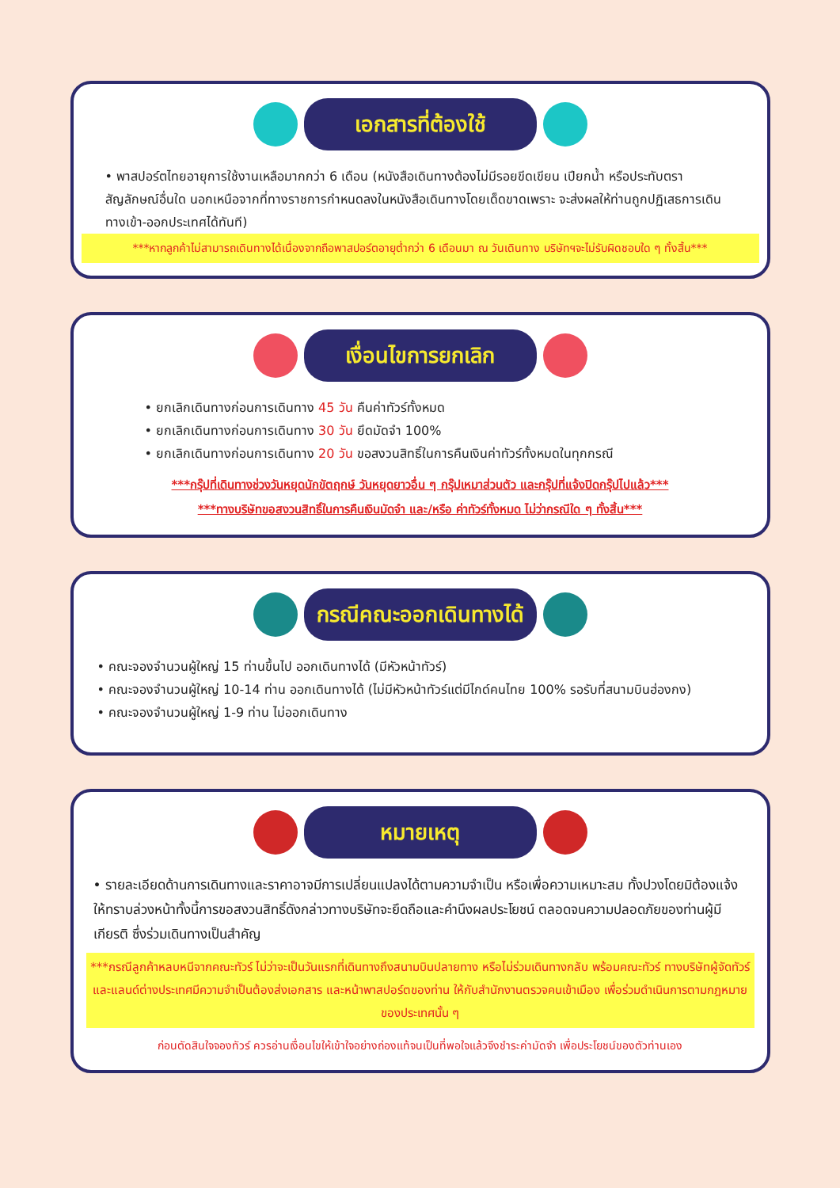เอกสารที่ต้องใช้
• พาสปอร์ตไทยอายุการใช้งานเหลือมากกว่า 6 เดือน (หนังสือเดินทางต้องไม่มีรอยขีดเขียน เปียกน้ำ หรือประทับตราสัญลักษณ์อื่นใด นอกเหนือจากที่ทางราชการกำหนดลงในหนังสือเดินทางโดยเด็ดขาดเพราะ จะส่งผลให้ท่านถูกปฏิเสธการเดินทางเข้า-ออกประเทศได้ทันที)
***หากลูกค้าไม่สามารถเดินทางได้เนื่องจากถือพาสปอร์ตอายุต่ำกว่า 6 เดือนมา ณ วันเดินทาง บริษัทฯจะไม่รับผิดชอบใด ๆ ทั้งสิ้น***
เงื่อนไขการยกเลิก
• ยกเลิกเดินทางก่อนการเดินทาง 45 วัน คืนค่าทัวร์ทั้งหมด
• ยกเลิกเดินทางก่อนการเดินทาง 30 วัน ยึดมัดจำ 100%
• ยกเลิกเดินทางก่อนการเดินทาง 20 วัน ขอสงวนสิทธิ์ในการคืนเงินค่าทัวร์ทั้งหมดในทุกกรณี
***กรุ๊ปที่เดินทางช่วงวันหยุดนักขัตฤกษ์ วันหยุดยาวอื่น ๆ กรุ๊ปเหมาส่วนตัว และกรุ๊ปที่แจ้งปิดกรุ๊ปไปแล้ว***
***ทางบริษัทขอสงวนสิทธิ์ในการคืนเงินมัดจำ และ/หรือ ค่าทัวร์ทั้งหมด ไม่ว่ากรณีใด ๆ ทั้งสิ้น***
กรณีคณะออกเดินทางได้
• คณะจองจำนวนผู้ใหญ่ 15 ท่านขึ้นไป ออกเดินทางได้ (มีหัวหน้าทัวร์)
• คณะจองจำนวนผู้ใหญ่ 10-14 ท่าน ออกเดินทางได้ (ไม่มีหัวหน้าทัวร์แต่มีไกด์คนไทย 100% รอรับที่สนามบินฮ่องกง)
• คณะจองจำนวนผู้ใหญ่ 1-9 ท่าน ไม่ออกเดินทาง
หมายเหตุ
• รายละเอียดด้านการเดินทางและราคาอาจมีการเปลี่ยนแปลงได้ตามความจำเป็น หรือเพื่อความเหมาะสม ทั้งปวงโดยมิต้องแจ้งให้ทราบล่วงหน้าทั้งนี้การขอสงวนสิทธิ์ดังกล่าวทางบริษัทจะยึดถือและคำนึงผลประโยชน์ ตลอดจนความปลอดภัยของท่านผู้มีเกียรติ ซึ่งร่วมเดินทางเป็นสำคัญ
***กรณีลูกค้าหลบหนีจากคณะทัวร์ ไม่ว่าจะเป็นวันแรกที่เดินทางถึงสนามบินปลายทาง หรือไม่ร่วมเดินทางกลับ พร้อมคณะทัวร์ ทางบริษัทผู้จัดทัวร์และแลนด์ต่างประเทศมีความจำเป็นต้องส่งเอกสาร และหน้าพาสปอร์ตของท่าน ให้กับสำนักงานตรวจคนเข้าเมือง เพื่อร่วมดำเนินการตามกฎหมายของประเทศนั้น ๆ
ก่อนตัดสินใจจองทัวร์ ควรอ่านเงื่อนไขให้เข้าใจอย่างถ่องแท้จนเป็นที่พอใจแล้วจึงชำระค่ามัดจำ เพื่อประโยชน์ของตัวท่านเอง